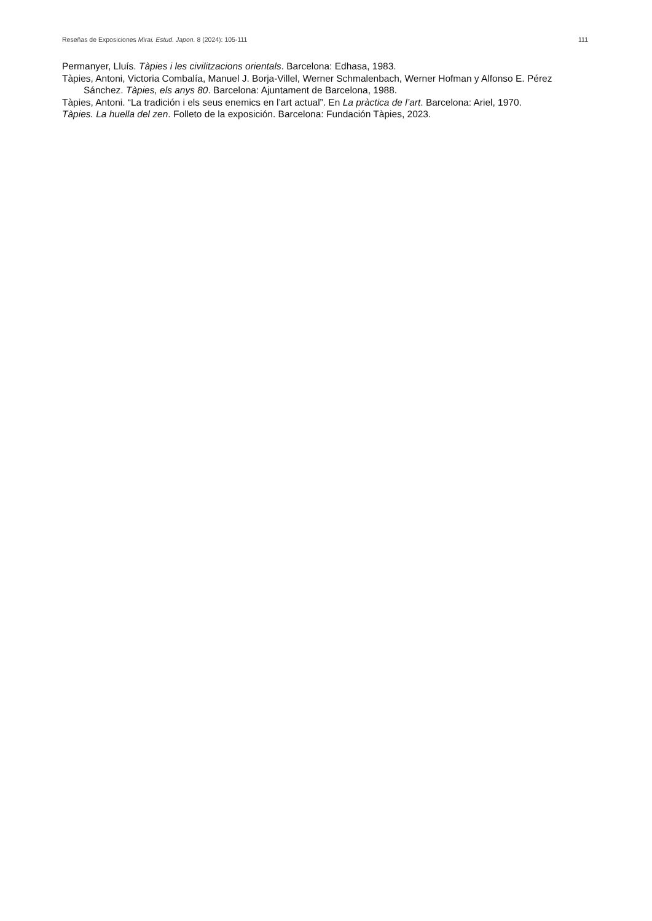Reseñas de Exposiciones Mirai. Estud. Japon. 8 (2024): 105-111 111
Permanyer, Lluís. Tàpies i les civilitzacions orientals. Barcelona: Edhasa, 1983.
Tàpies, Antoni, Victoria Combalía, Manuel J. Borja-Villel, Werner Schmalenbach, Werner Hofman y Alfonso E. Pérez Sánchez. Tàpies, els anys 80. Barcelona: Ajuntament de Barcelona, 1988.
Tàpies, Antoni. “La tradición i els seus enemics en l’art actual”. En La pràctica de l’art. Barcelona: Ariel, 1970.
Tàpies. La huella del zen. Folleto de la exposición. Barcelona: Fundación Tàpies, 2023.